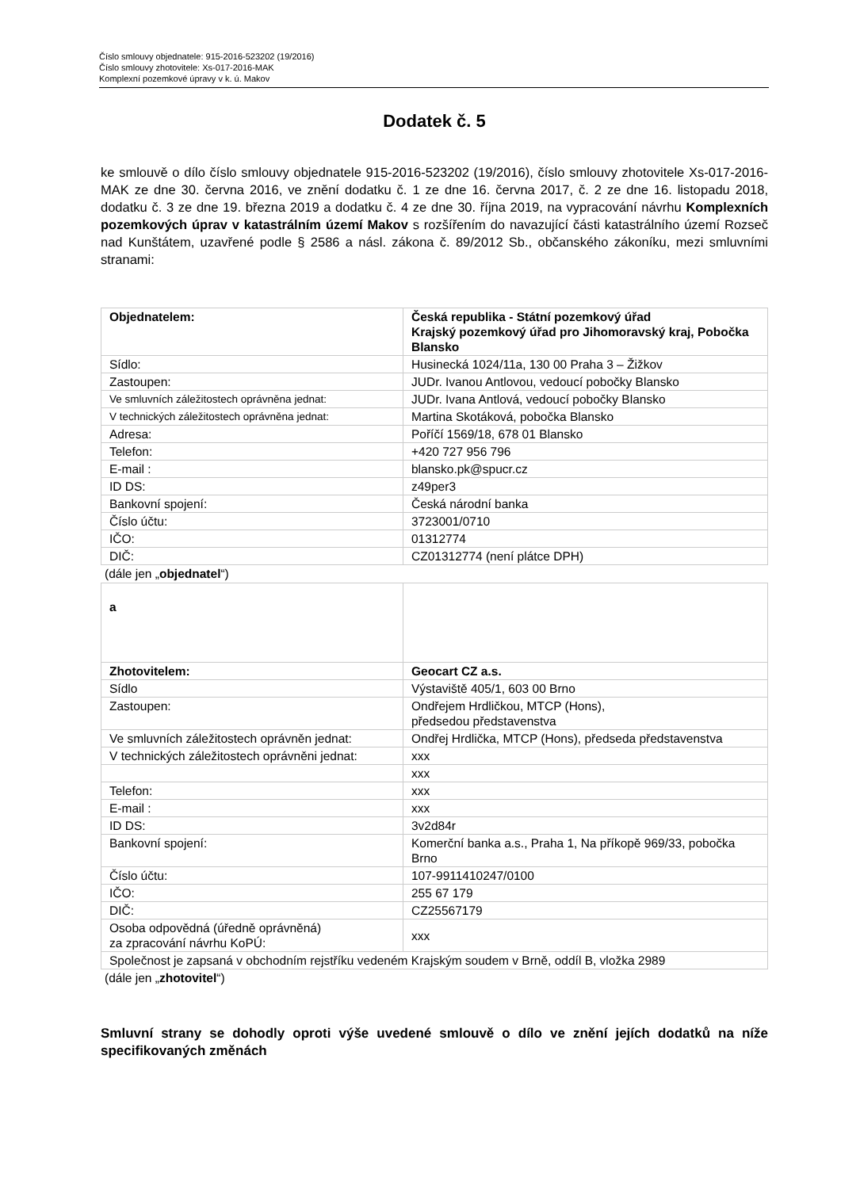Číslo smlouvy objednatele: 915-2016-523202 (19/2016)
Číslo smlouvy zhotovitele: Xs-017-2016-MAK
Komplexní pozemkové úpravy v k. ú. Makov
Dodatek č. 5
ke smlouvě o dílo číslo smlouvy objednatele 915-2016-523202 (19/2016), číslo smlouvy zhotovitele Xs-017-2016-MAK ze dne 30. června 2016, ve znění dodatku č. 1 ze dne 16. června 2017, č. 2 ze dne 16. listopadu 2018, dodatku č. 3 ze dne 19. března 2019 a dodatku č. 4 ze dne 30. října 2019, na vypracování návrhu Komplexních pozemkových úprav v katastrálním území Makov s rozšířením do navazující části katastrálního území Rozseč nad Kunštátem, uzavřené podle § 2586 a násl. zákona č. 89/2012 Sb., občanského zákoníku, mezi smluvními stranami:
| Objednatelem: | Česká republika - Státní pozemkový úřad Krajský pozemkový úřad pro Jihomoravský kraj, Pobočka Blansko |
| Sídlo: | Husinecká 1024/11a, 130 00 Praha 3 – Žižkov |
| Zastoupen: | JUDr. Ivanou Antlovou, vedoucí pobočky Blansko |
| Ve smluvních záležitostech oprávněna jednat: | JUDr. Ivana Antlová, vedoucí pobočky Blansko |
| V technických záležitostech oprávněna jednat: | Martina Skotáková, pobočka Blansko |
| Adresa: | Poříčí 1569/18, 678 01 Blansko |
| Telefon: | +420 727 956 796 |
| E-mail : | blansko.pk@spucr.cz |
| ID DS: | z49per3 |
| Bankovní spojení: | Česká národní banka |
| Číslo účtu: | 3723001/0710 |
| IČO: | 01312774 |
| DIČ: | CZ01312774 (není plátce DPH) |
(dále jen „objednatel“)
| a | |
| Zhotovitelem: | Geocart CZ a.s. |
| Sídlo | Výstaviště 405/1, 603 00 Brno |
| Zastoupen: | Ondřejem Hrdličkou, MTCP (Hons), předsedou představenstva |
| Ve smluvních záležitostech oprávněn jednat: | Ondřej Hrdlička, MTCP (Hons), předseda představenstva |
| V technických záležitostech oprávněni jednat: | xxx |
| | xxx |
| Telefon: | xxx |
| E-mail : | xxx |
| ID DS: | 3v2d84r |
| Bankovní spojení: | Komerční banka a.s., Praha 1, Na příkopě 969/33, pobočka Brno |
| Číslo účtu: | 107-9911410247/0100 |
| IČO: | 255 67 179 |
| DIČ: | CZ25567179 |
| Osoba odpovědná (úředně oprávněná) za zpracování návrhu KoPÚ: | xxx |
| Společnost je zapsaná v obchodním rejstříku vedeném Krajským soudem v Brně, oddíl B, vložka 2989 | |
(dále jen „zhotovitel“)
Smluvní strany se dohodly oproti výše uvedené smlouvě o dílo ve znění jejích dodatků na níže specifikovaných změnách